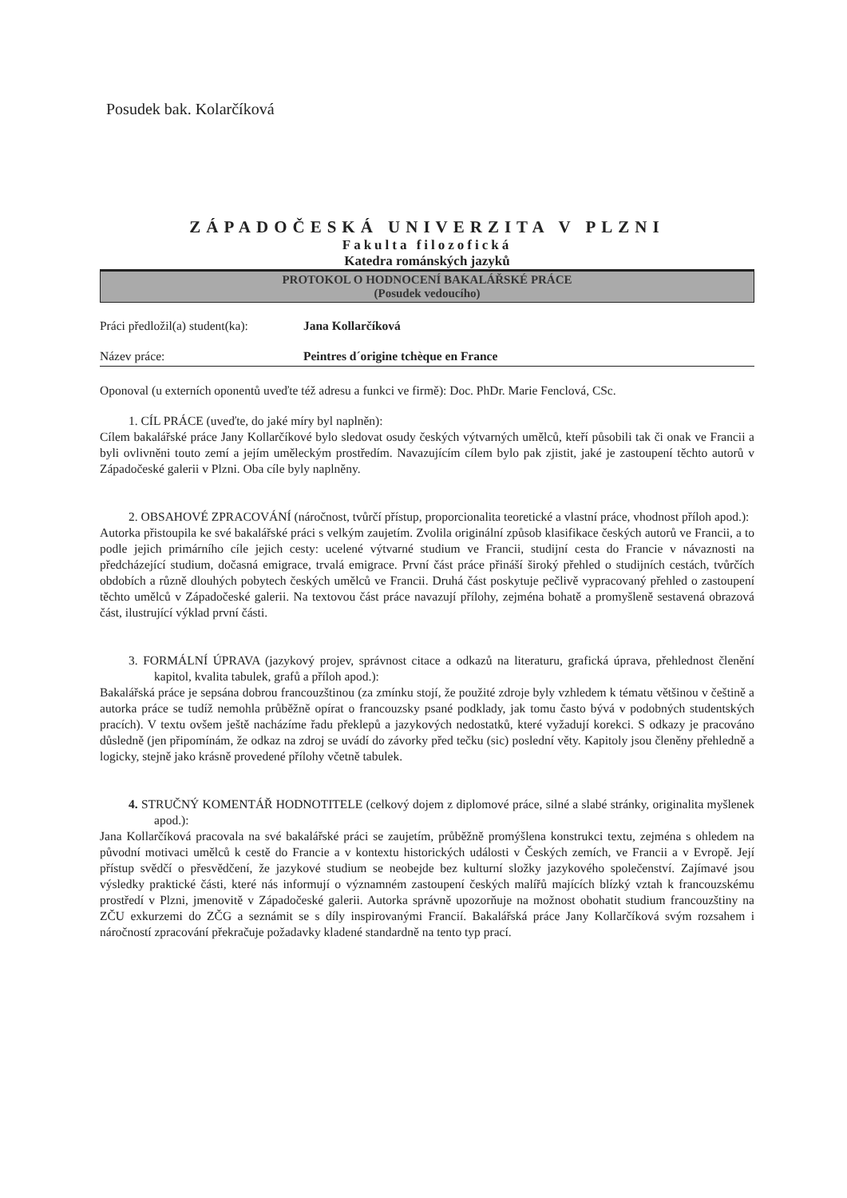Posudek bak. Kolarčíková
ZÁPADOČESKÁ UNIVERZITA V PLZNI
Fakulta filozofická
Katedra románských jazyků
PROTOKOL O HODNOCENÍ BAKALÁŘSKÉ PRÁCE
(Posudek vedoucího)
Práci předložil(a) student(ka):
Jana Kollarčíková
Název práce: Peintres d´origine tchèque en France
Oponoval (u externích oponentů uveďte též adresu a funkci ve firmě): Doc. PhDr. Marie Fenclová, CSc.
1. CÍL PRÁCE (uveďte, do jaké míry byl naplněn):
Cílem bakalářské práce Jany Kollarčíkové bylo sledovat osudy českých výtvarných umělců, kteří působili tak či onak ve Francii a byli ovlivněni touto zemí a jejím uměleckým prostředím. Navazujícím cílem bylo pak zjistit, jaké je zastoupení těchto autorů v Západočeské galerii v Plzni. Oba cíle byly naplněny.
2. OBSAHOVÉ ZPRACOVÁNÍ (náročnost, tvůrčí přístup, proporcionalita teoretické a vlastní práce, vhodnost příloh apod.):
Autorka přistoupila ke své bakalářské práci s velkým zaujetím. Zvolila originální způsob klasifikace českých autorů ve Francii, a to podle jejich primárního cíle jejich cesty: ucelené výtvarné studium ve Francii, studijní cesta do Francie v návaznosti na předcházející studium, dočasná emigrace, trvalá emigrace. První část práce přináší široký přehled o studijních cestách, tvůrčích obdobích a různě dlouhých pobytech českých umělců ve Francii. Druhá část poskytuje pečlivě vypracovaný přehled o zastoupení těchto umělců v Západočeské galerii. Na textovou část práce navazují přílohy, zejména bohatě a promyšleně sestavená obrazová část, ilustrující výklad první části.
3. FORMÁLNÍ ÚPRAVA (jazykový projev, správnost citace a odkazů na literaturu, grafická úprava, přehlednost členění kapitol, kvalita tabulek, grafů a příloh apod.):
Bakalářská práce je sepsána dobrou francouzštinou (za zmínku stojí, že použité zdroje byly vzhledem k tématu většinou v češtině a autorka práce se tudíž nemohla průběžně opírat o francouzsky psané podklady, jak tomu často bývá v podobných studentských pracích). V textu ovšem ještě nacházíme řadu překlepů a jazykových nedostatků, které vyžadují korekci. S odkazy je pracováno důsledně (jen připomínám, že odkaz na zdroj se uvádí do závorky před tečku (sic) poslední věty. Kapitoly jsou členěny přehledně a logicky, stejně jako krásně provedené přílohy včetně tabulek.
4. STRUČNÝ KOMENTÁŘ HODNOTITELE (celkový dojem z diplomové práce, silné a slabé stránky, originalita myšlenek apod.):
Jana Kollarčíková pracovala na své bakalářské práci se zaujetím, průběžně promýšlena konstrukci textu, zejména s ohledem na původní motivaci umělců k cestě do Francie a v kontextu historických události v Českých zemích, ve Francii a v Evropě. Její přístup svědčí o přesvědčení, že jazykové studium se neobejde bez kulturní složky jazykového společenství. Zajímavé jsou výsledky praktické části, které nás informují o významném zastoupení českých malířů majících blízký vztah k francouzskému prostředí v Plzni, jmenovitě v Západočeské galerii. Autorka správně upozorňuje na možnost obohatit studium francouzštiny na ZČU exkurzemi do ZČG a seznámit se s díly inspirovanými Francií. Bakalářská práce Jany Kollarčíková svým rozsahem i náročností zpracování překračuje požadavky kladené standardně na tento typ prací.